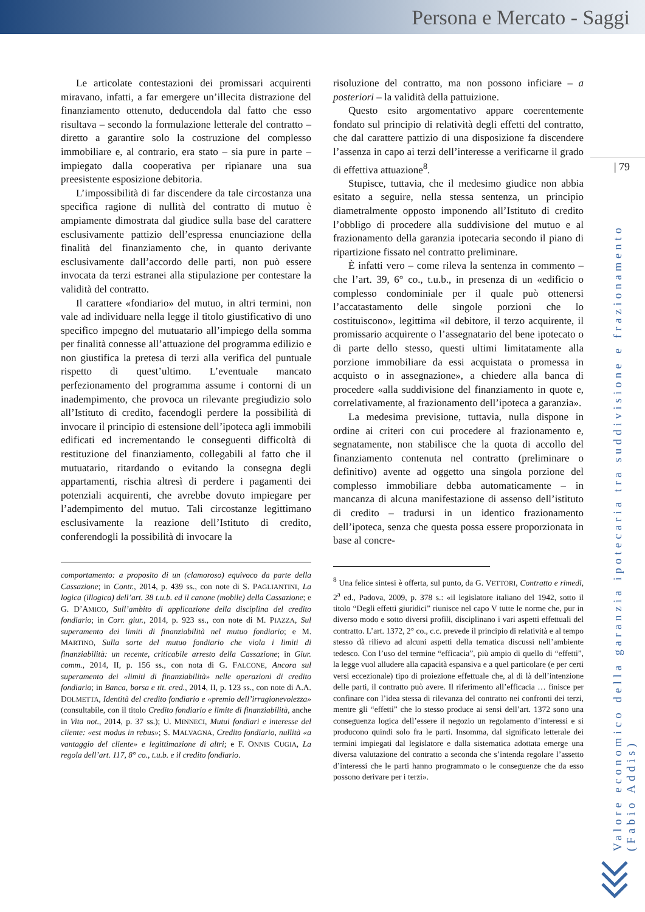Persona e Mercato - Saggi
| 79
Le articolate contestazioni dei promissari acquirenti miravano, infatti, a far emergere un’illecita distrazione del finanziamento ottenuto, deducendola dal fatto che esso risultava – secondo la formulazione letterale del contratto – diretto a garantire solo la costruzione del complesso immobiliare e, al contrario, era stato – sia pure in parte – impiegato dalla cooperativa per ripianare una sua preesistente esposizione debitoria.
L’impossibilità di far discendere da tale circostanza una specifica ragione di nullità del contratto di mutuo è ampiamente dimostrata dal giudice sulla base del carattere esclusivamente pattizio dell’espressa enunciazione della finalità del finanziamento che, in quanto derivante esclusivamente dall’accordo delle parti, non può essere invocata da terzi estranei alla stipulazione per contestare la validità del contratto.
Il carattere «fondiario» del mutuo, in altri termini, non vale ad individuare nella legge il titolo giustificativo di uno specifico impegno del mutuatario all’impiego della somma per finalità connesse all’attuazione del programma edilizio e non giustifica la pretesa di terzi alla verifica del puntuale rispetto di quest’ultimo. L’eventuale mancato perfezionamento del programma assume i contorni di un inadempimento, che provoca un rilevante pregiudizio solo all’Istituto di credito, facendogli perdere la possibilità di invocare il principio di estensione dell’ipoteca agli immobili edificati ed incrementando le conseguenti difficoltà di restituzione del finanziamento, collegabili al fatto che il mutuatario, ritardando o evitando la consegna degli appartamenti, rischia altresì di perdere i pagamenti dei potenziali acquirenti, che avrebbe dovuto impiegare per l’adempimento del mutuo. Tali circostanze legittimano esclusivamente la reazione dell’Istituto di credito, conferendogli la possibilità di invocare la
comportamento: a proposito di un (clamoroso) equivoco da parte della Cassazione; in Contr., 2014, p. 439 ss., con note di S. PAGLIANTINI, La logica (illogica) dell’art. 38 t.u.b. ed il canone (mobile) della Cassazione; e G. D’AMICO, Sull’ambito di applicazione della disciplina del credito fondiario; in Corr. giur., 2014, p. 923 ss., con note di M. PIAZZA, Sul superamento dei limiti di finanziabilità nel mutuo fondiario; e M. MARTINO, Sulla sorte del mutuo fondiario che viola i limiti di finanziabilità: un recente, criticabile arresto della Cassazione; in Giur. comm., 2014, II, p. 156 ss., con nota di G. FALCONE, Ancora sul superamento dei «limiti di finanziabilità» nelle operazioni di credito fondiario; in Banca, borsa e tit. cred., 2014, II, p. 123 ss., con note di A.A. DOLMETTA, Identità del credito fondiario e «premio dell’irragionevolezza» (consultabile, con il titolo Credito fondiario e limite di finanziabilità, anche in Vita not., 2014, p. 37 ss.); U. MINNECI, Mutui fondiari e interesse del cliente: «est modus in rebus»; S. MALVAGNA, Credito fondiario, nullità «a vantaggio del cliente» e legittimazione di altri; e F. ONNIS CUGIA, La regola dell’art. 117, 8° co., t.u.b. e il credito fondiario.
risoluzione del contratto, ma non possono inficiare – a posteriori – la validità della pattuizione.
Questo esito argomentativo appare coerentemente fondato sul principio di relatività degli effetti del contratto, che dal carattere pattizio di una disposizione fa discendere l’assenza in capo ai terzi dell’interesse a verificarne il grado di effettiva attuazione<sup>8</sup>.
Stupisce, tuttavia, che il medesimo giudice non abbia esitato a seguire, nella stessa sentenza, un principio diametralmente opposto imponendo all’Istituto di credito l’obbligo di procedere alla suddivisione del mutuo e al frazionamento della garanzia ipotecaria secondo il piano di ripartizione fissato nel contratto preliminare.
È infatti vero – come rileva la sentenza in commento – che l’art. 39, 6° co., t.u.b., in presenza di un «edificio o complesso condominiale per il quale può ottenersi l’accatastamento delle singole porzioni che lo costituiscono», legittima «il debitore, il terzo acquirente, il promissario acquirente o l’assegnatario del bene ipotecato o di parte dello stesso, questi ultimi limitatamente alla porzione immobiliare da essi acquistata o promessa in acquisto o in assegnazione», a chiedere alla banca di procedere «alla suddivisione del finanziamento in quote e, correlativamente, al frazionamento dell’ipoteca a garanzia».
La medesima previsione, tuttavia, nulla dispone in ordine ai criteri con cui procedere al frazionamento e, segnatamente, non stabilisce che la quota di accollo del finanziamento contenuta nel contratto (preliminare o definitivo) avente ad oggetto una singola porzione del complesso immobiliare debba automaticamente – in mancanza di alcuna manifestazione di assenso dell’istituto di credito – tradursi in un identico frazionamento dell’ipoteca, senza che questa possa essere proporzionata in base al concre-
<sup>8</sup> Una felice sintesi è offerta, sul punto, da G. VETTORI, Contratto e rimedi, 2<sup>a</sup> ed., Padova, 2009, p. 378 s.: «il legislatore italiano del 1942, sotto il titolo “Degli effetti giuridici” riunisce nel capo V tutte le norme che, pur in diverso modo e sotto diversi profili, disciplinano i vari aspetti effettuali del contratto. L’art. 1372, 2° co., c.c. prevede il principio di relatività e al tempo stesso dà rilievo ad alcuni aspetti della tematica discussi nell’ambiente tedesco. Con l’uso del termine “efficacia”, più ampio di quello di “effetti”, la legge vuol alludere alla capacità espansiva e a quel particolare (e per certi versi eccezionale) tipo di proiezione effettuale che, al di là dell’intenzione delle parti, il contratto può avere. Il riferimento all’efficacia … finisce per confinare con l’idea stessa di rilevanza del contratto nei confronti dei terzi, mentre gli “effetti” che lo stesso produce ai sensi dell’art. 1372 sono una conseguenza logica dell’essere il negozio un regolamento d’interessi e si producono quindi solo fra le parti. Insomma, dal significato letterale dei termini impiegati dal legislatore e dalla sistematica adottata emerge una diversa valutazione del contratto a seconda che s’intenda regolare l’assetto d’interessi che le parti hanno programmato o le conseguenze che da esso possono derivare per i terzi».
Valore economico della garanzia ipotecaria tra suddivisione e frazionamento (Fabio Addis)